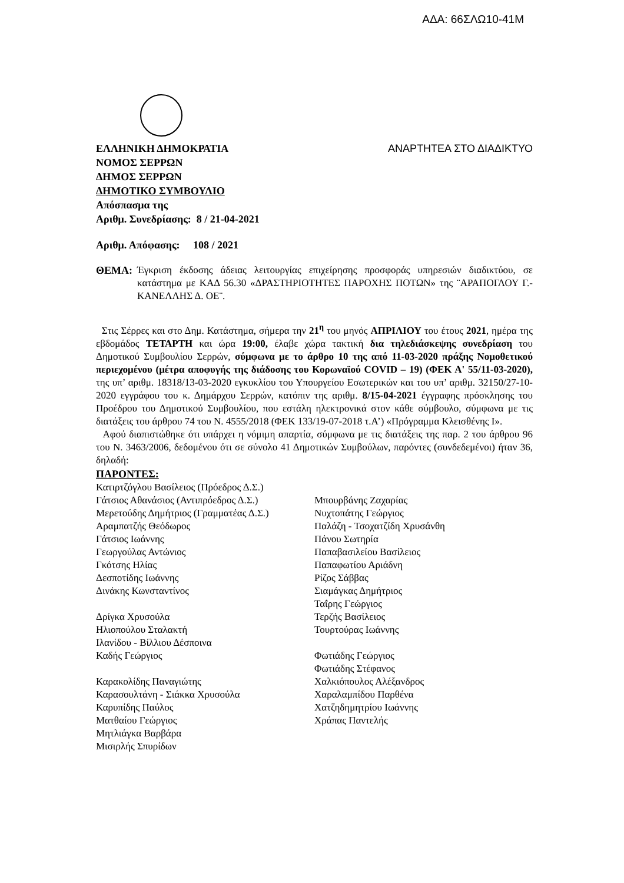ΑΔΑ: 66ΣΛΩ10-41Μ
ΕΛΛΗΝΙΚΗ ΔΗΜΟΚΡΑΤΙΑ ΑΝΑΡΤΗΤΕΑ ΣΤΟ ΔΙΑΔΙΚΤΥΟ
ΝΟΜΟΣ ΣΕΡΡΩΝ
ΔΗΜΟΣ ΣΕΡΡΩΝ
ΔΗΜΟΤΙΚΟ ΣΥΜΒΟΥΛΙΟ
Απόσπασμα της
Αριθμ. Συνεδρίασης: 8 / 21-04-2021
Αριθμ. Απόφασης: 108 / 2021
ΘΕΜΑ: Έγκριση έκδοσης άδειας λειτουργίας επιχείρησης προσφοράς υπηρεσιών διαδικτύου, σε κατάστημα με ΚΑΔ 56.30 «ΔΡΑΣΤΗΡΙΟΤΗΤΕΣ ΠΑΡΟΧΗΣ ΠΟΤΩΝ» της ¨ΑΡΑΠΟΓΛΟΥ Γ.-ΚΑΝΕΛΛΗΣ Δ. ΟΕ¨.
Στις Σέρρες και στο Δημ. Κατάστημα, σήμερα την 21<sup>η</sup> του μηνός ΑΠΡΙΛΙΟΥ του έτους 2021, ημέρα της εβδομάδος ΤΕΤΑΡΤΗ και ώρα 19:00, έλαβε χώρα τακτική δια τηλεδιάσκεψης συνεδρίαση του Δημοτικού Συμβουλίου Σερρών, σύμφωνα με το άρθρο 10 της από 11-03-2020 πράξης Νομοθετικού περιεχομένου (μέτρα αποφυγής της διάδοσης του Κορωναϊού COVID – 19) (ΦΕΚ Α' 55/11-03-2020), της υπ’ αριθμ. 18318/13-03-2020 εγκυκλίου του Υπουργείου Εσωτερικών και του υπ’ αριθμ. 32150/27-10-2020 εγγράφου του κ. Δημάρχου Σερρών, κατόπιν της αριθμ. 8/15-04-2021 έγγραφης πρόσκλησης του Προέδρου του Δημοτικού Συμβουλίου, που εστάλη ηλεκτρονικά στον κάθε σύμβουλο, σύμφωνα με τις διατάξεις του άρθρου 74 του Ν. 4555/2018 (ΦΕΚ 133/19-07-2018 τ.Α’) «Πρόγραμμα Κλεισθένης Ι».
Αφού διαπιστώθηκε ότι υπάρχει η νόμιμη απαρτία, σύμφωνα με τις διατάξεις της παρ. 2 του άρθρου 96 του Ν. 3463/2006, δεδομένου ότι σε σύνολο 41 Δημοτικών Συμβούλων, παρόντες (συνδεδεμένοι) ήταν 36, δηλαδή:
ΠΑΡΟΝΤΕΣ:
Κατιρτζόγλου Βασίλειος (Πρόεδρος Δ.Σ.)
Γάτσιος Αθανάσιος (Αντιπρόεδρος Δ.Σ.)
Μερετούδης Δημήτριος (Γραμματέας Δ.Σ.)
Αραμπατζής Θεόδωρος
Γάτσιος Ιωάννης
Γεωργούλας Αντώνιος
Γκότσης Ηλίας
Δεσποτίδης Ιωάννης
Δινάκης Κωνσταντίνος
Δρίγκα Χρυσούλα
Ηλιοπούλου Σταλακτή
Ιλανίδου - Βίλλιου Δέσποινα
Καδής Γεώργιος
Καρακολίδης Παναγιώτης
Καρασουλτάνη - Σιάκκα Χρυσούλα
Καρυπίδης Παύλος
Ματθαίου Γεώργιος
Μητλιάγκα Βαρβάρα
Μισιρλής Σπυρίδων
Μπουρβάνης Ζαχαρίας
Νυχτοπάτης Γεώργιος
Παλάζη - Τσοχατζίδη Χρυσάνθη
Πάνου Σωτηρία
Παπαβασιλείου Βασίλειος
Παπαφωτίου Αριάδνη
Ρίζος Σάββας
Σιαμάγκας Δημήτριος
Ταΐρης Γεώργιος
Τερζής Βασίλειος
Τουρτούρας Ιωάννης
Φωτιάδης Γεώργιος
Φωτιάδης Στέφανος
Χαλκιόπουλος Αλέξανδρος
Χαραλαμπίδου Παρθένα
Χατζηδημητρίου Ιωάννης
Χράπας Παντελής